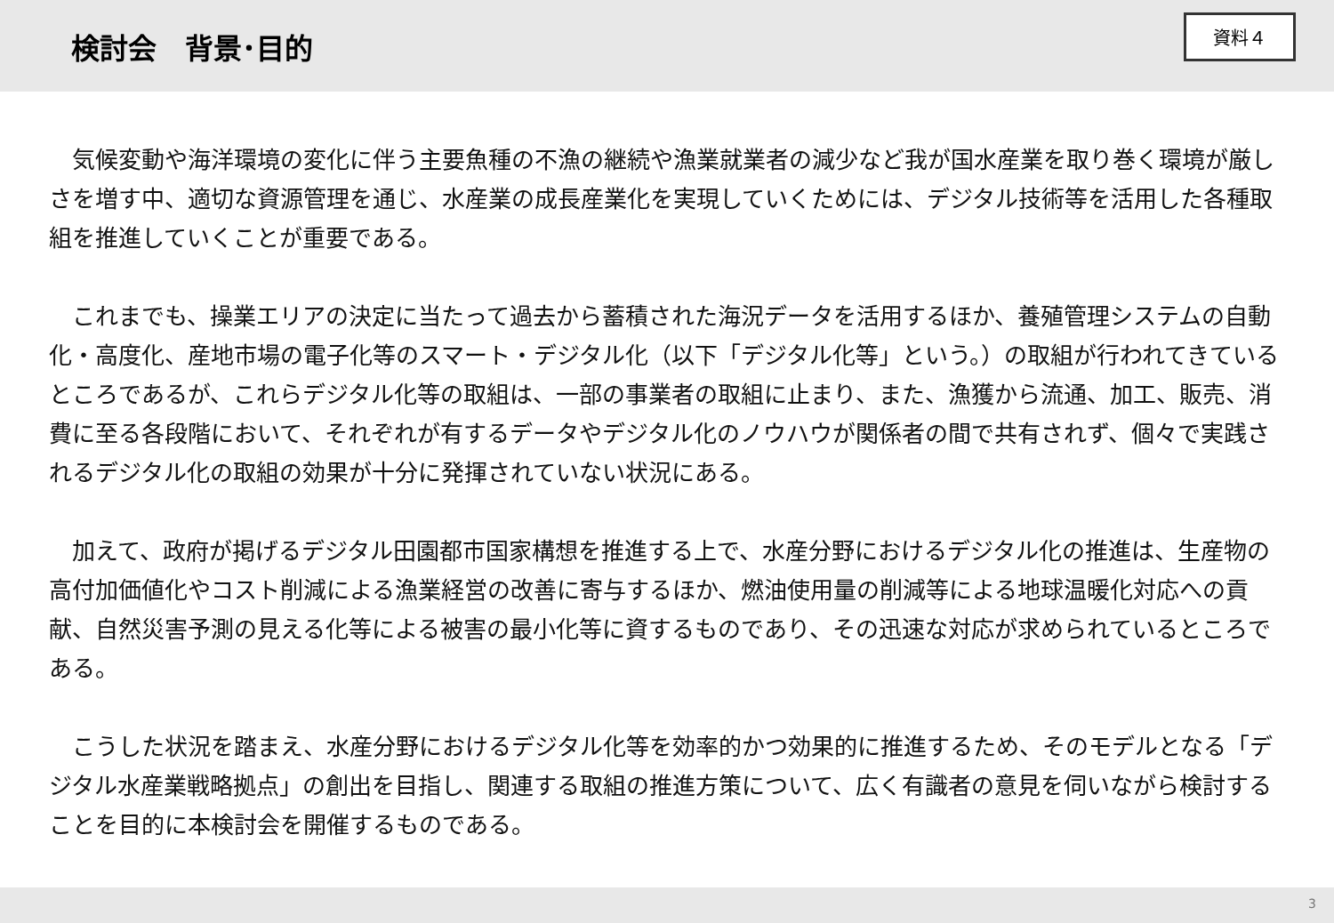検討会　背景･目的
資料４
　気候変動や海洋環境の変化に伴う主要魚種の不漁の継続や漁業就業者の減少など我が国水産業を取り巻く環境が厳しさを増す中、適切な資源管理を通じ、水産業の成長産業化を実現していくためには、デジタル技術等を活用した各種取組を推進していくことが重要である。
　これまでも、操業エリアの決定に当たって過去から蓄積された海況データを活用するほか、養殖管理システムの自動化・高度化、産地市場の電子化等のスマート・デジタル化（以下「デジタル化等」という。）の取組が行われてきているところであるが、これらデジタル化等の取組は、一部の事業者の取組に止まり、また、漁獲から流通、加工、販売、消費に至る各段階において、それぞれが有するデータやデジタル化のノウハウが関係者の間で共有されず、個々で実践されるデジタル化の取組の効果が十分に発揮されていない状況にある。
　加えて、政府が掲げるデジタル田園都市国家構想を推進する上で、水産分野におけるデジタル化の推進は、生産物の高付加価値化やコスト削減による漁業経営の改善に寄与するほか、燃油使用量の削減等による地球温暖化対応への貢献、自然災害予測の見える化等による被害の最小化等に資するものであり、その迅速な対応が求められているところである。
　こうした状況を踏まえ、水産分野におけるデジタル化等を効率的かつ効果的に推進するため、そのモデルとなる「デジタル水産業戦略拠点」の創出を目指し、関連する取組の推進方策について、広く有識者の意見を伺いながら検討することを目的に本検討会を開催するものである。
3